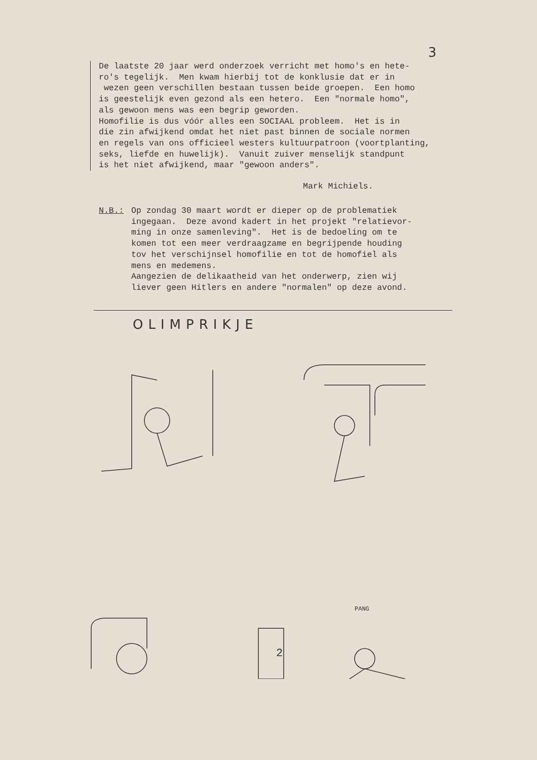3
De laatste 20 jaar werd onderzoek verricht met homo's en hete- ro's tegelijk. Men kwam hierbij tot de konklusie dat er in wezen geen verschillen bestaan tussen beide groepen. Een homo is geestelijk even gezond als een hetero. Een "normale homo", als gewoon mens was een begrip geworden. Homofilie is dus vóór alles een SOCIAAL probleem. Het is in die zin afwijkend omdat het niet past binnen de sociale normen en regels van ons officieel westers kultuurpatroon (voortplanting, seks, liefde en huwelijk). Vanuit zuiver menselijk standpunt is het niet afwijkend, maar "gewoon anders".
Mark Michiels.
N.B.: Op zondag 30 maart wordt er dieper op de problematiek ingegaan. Deze avond kadert in het projekt "relatievor- ming in onze samenleving". Het is de bedoeling om te komen tot een meer verdraagzame en begrijpende houding tov het verschijnsel homofilie en tot de homofiel als mens en medemens. Aangezien de delikaatheid van het onderwerp, zien wij liever geen Hitlers en andere "normalen" op deze avond.
OLIMPRIKJE
2
PANG